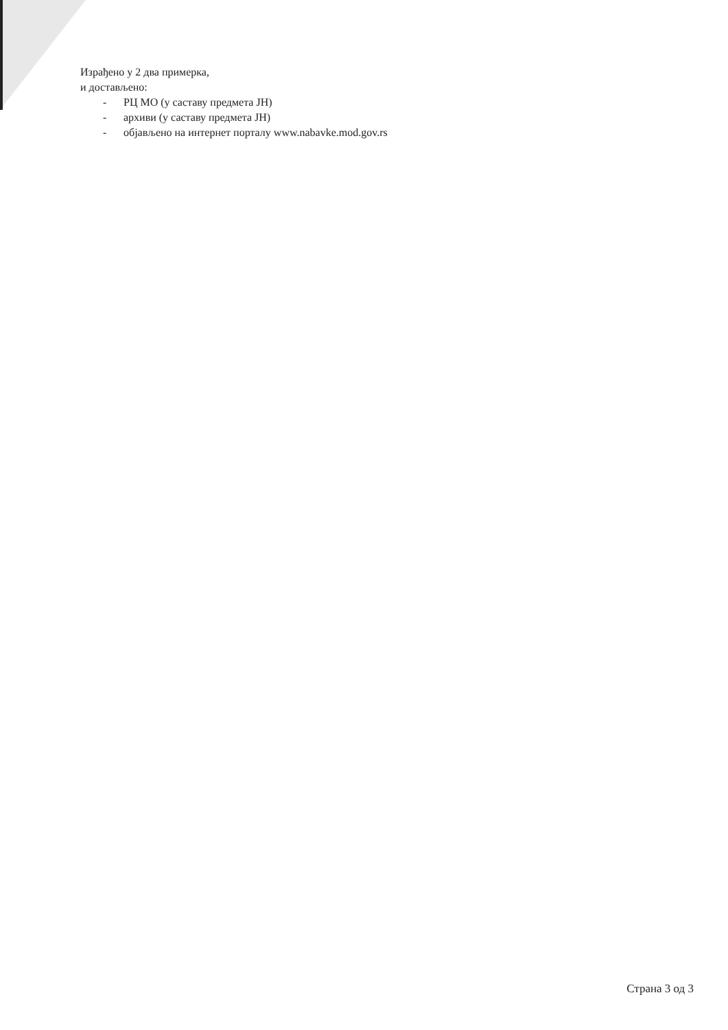Израђено у 2 два примерка,
и достављено:
- РЦ МО (у саставу предмета ЈН)
- архиви (у саставу предмета ЈН)
- објављено на интернет порталу www.nabavke.mod.gov.rs
Страна 3 од 3